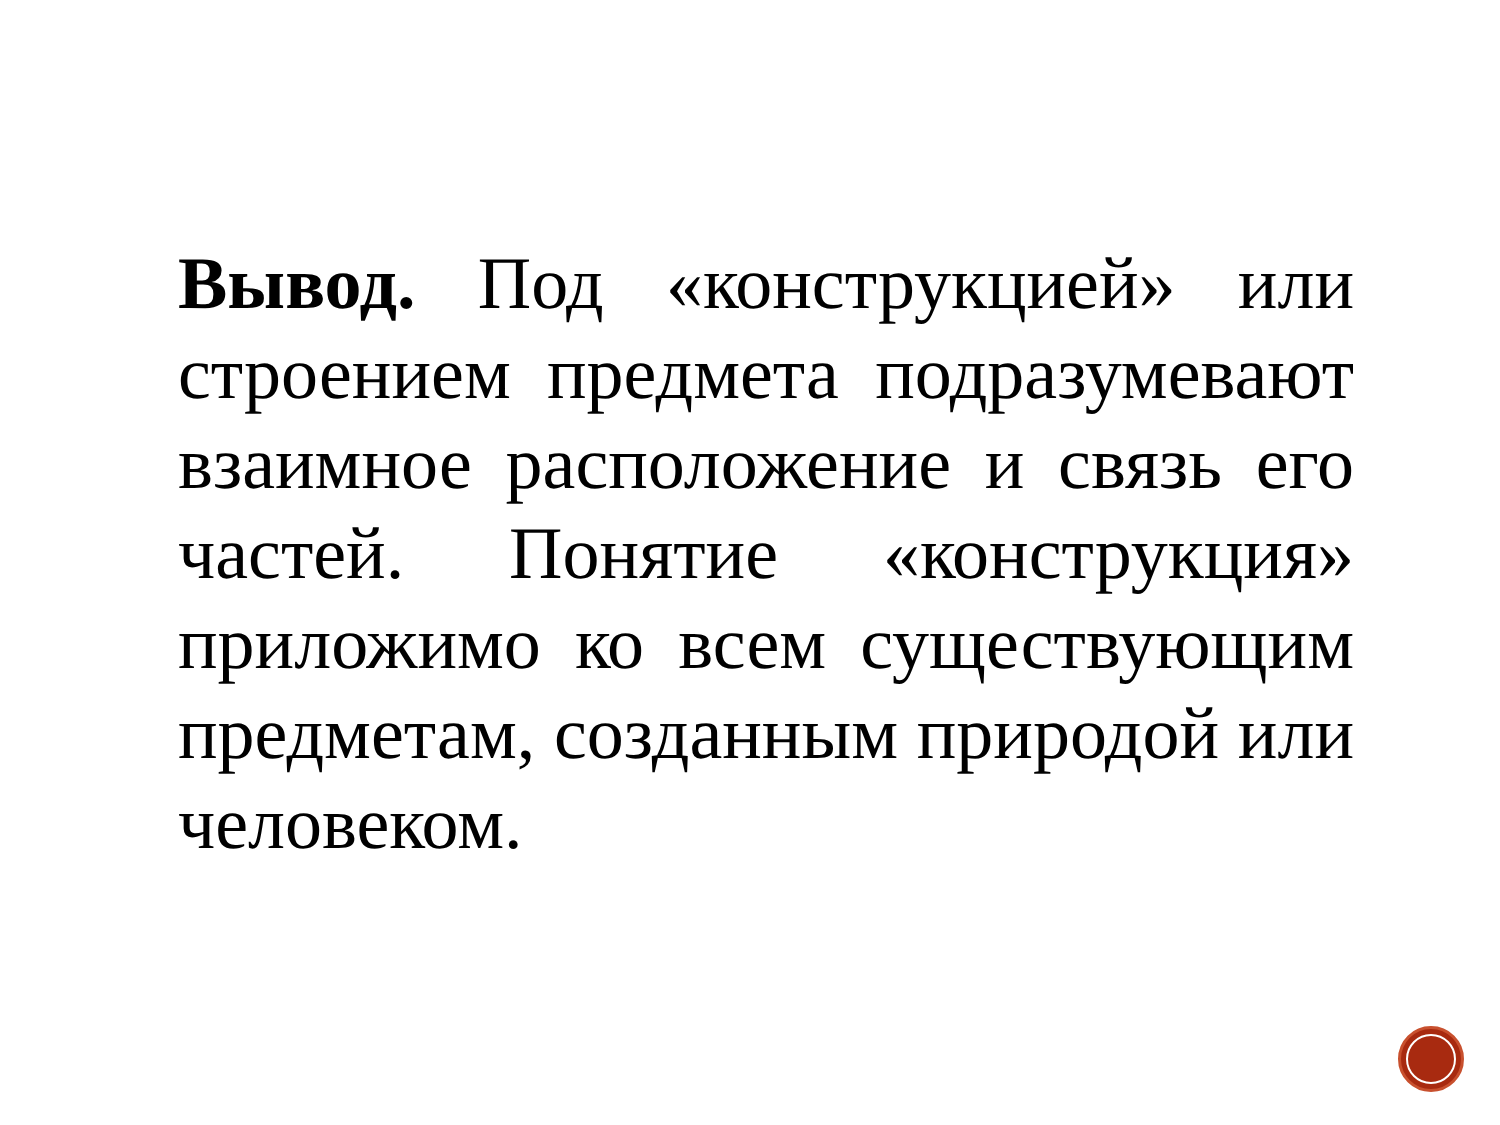Вывод. Под «конструкцией» или строением предмета подразумевают взаимное расположение и связь его частей. Понятие «конструкция» приложимо ко всем существующим предметам, созданным природой или человеком.